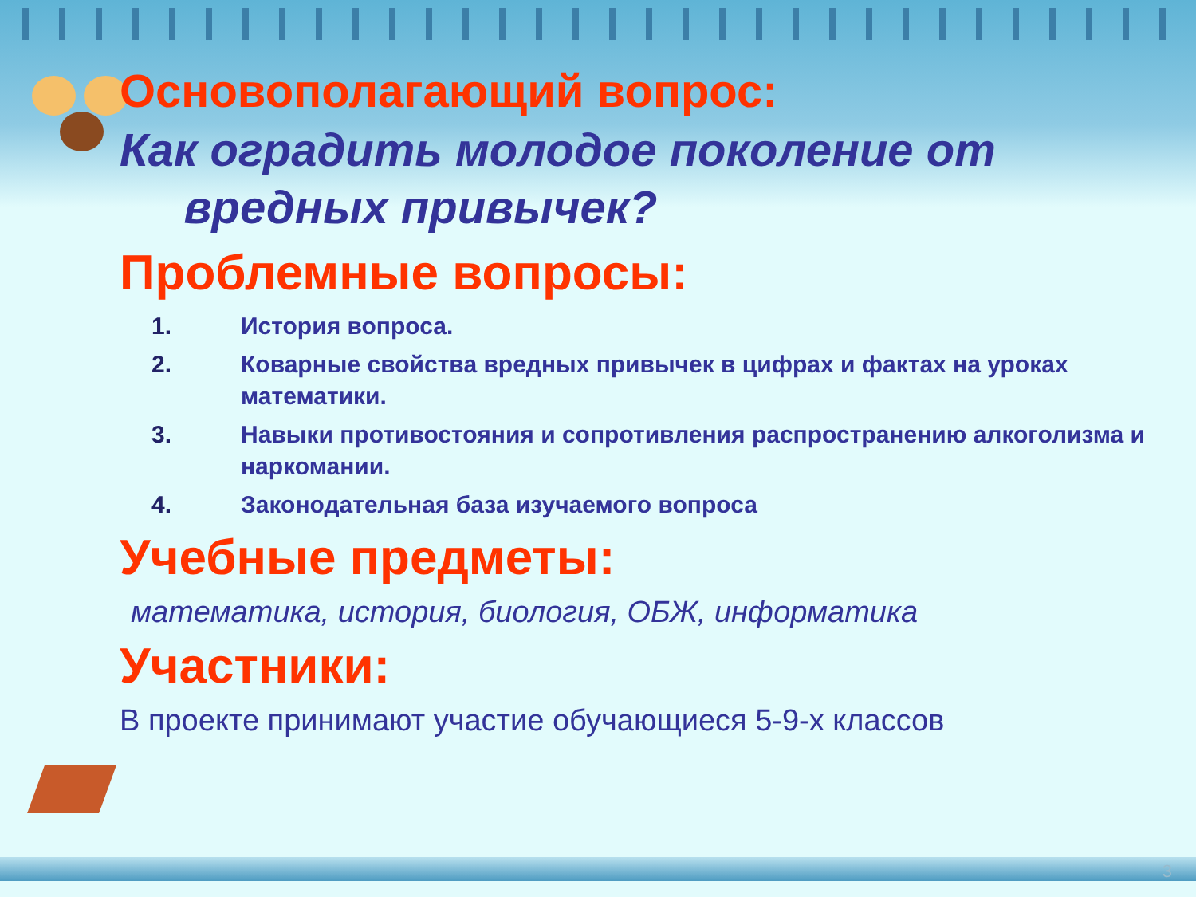Основополагающий вопрос:
Как оградить молодое поколение от
вредных привычек?
Проблемные вопросы:
1. История вопроса.
2. Коварные свойства вредных привычек в цифрах и фактах на уроках математики.
3. Навыки противостояния и сопротивления распространению алкоголизма и наркомании.
4. Законодательная база изучаемого вопроса
Учебные предметы:
математика, история, биология, ОБЖ, информатика
Участники:
В проекте принимают участие обучающиеся 5-9-х классов
3